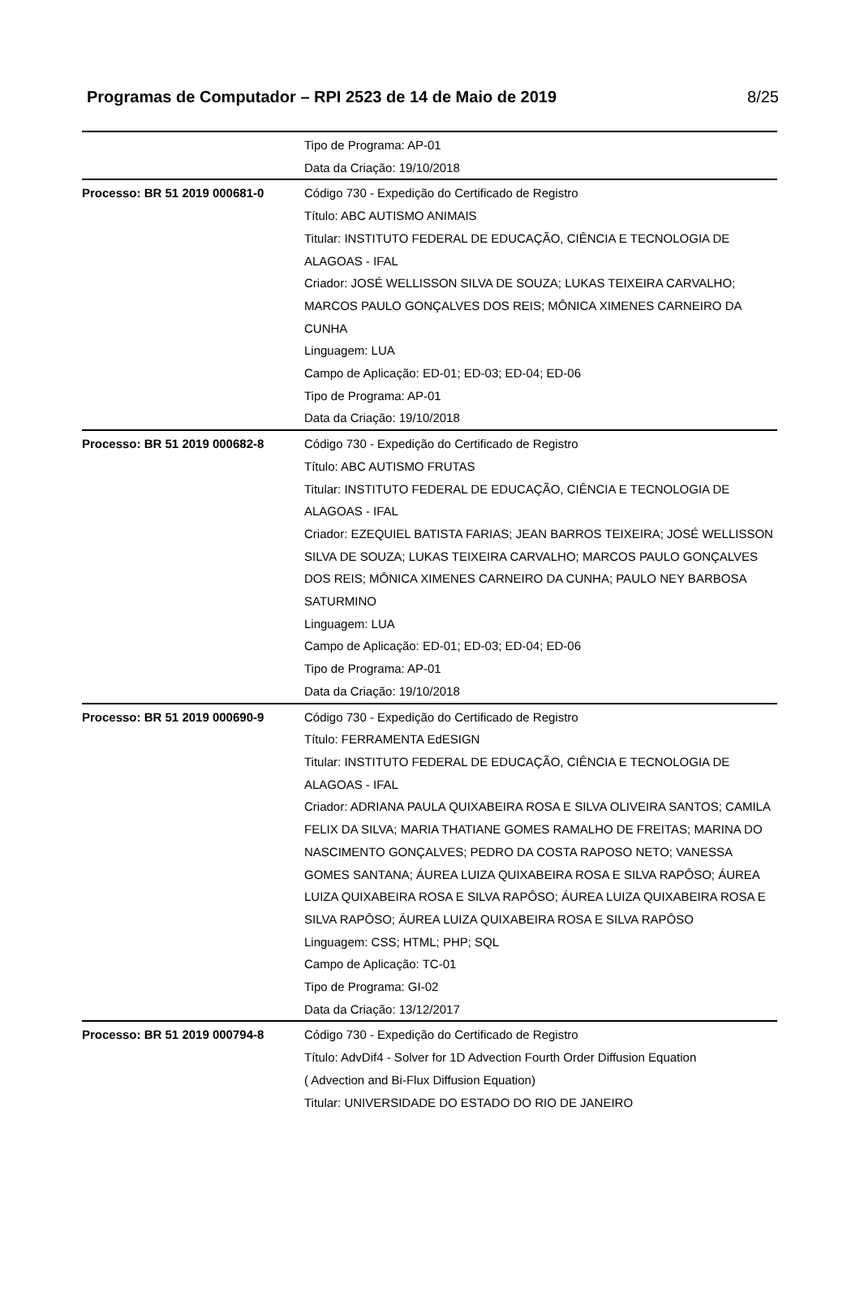Programas de Computador – RPI 2523 de 14 de Maio de 2019 8/25
| | Tipo de Programa: AP-01 Data da Criação: 19/10/2018 |
| Processo: BR 51 2019 000681-0 | Código 730 - Expedição do Certificado de Registro Título: ABC AUTISMO ANIMAIS Titular: INSTITUTO FEDERAL DE EDUCAÇÃO, CIÊNCIA E TECNOLOGIA DE ALAGOAS - IFAL Criador: JOSÉ WELLISSON SILVA DE SOUZA; LUKAS TEIXEIRA CARVALHO; MARCOS PAULO GONÇALVES DOS REIS; MÔNICA XIMENES CARNEIRO DA CUNHA Linguagem: LUA Campo de Aplicação: ED-01; ED-03; ED-04; ED-06 Tipo de Programa: AP-01 Data da Criação: 19/10/2018 |
| Processo: BR 51 2019 000682-8 | Código 730 - Expedição do Certificado de Registro Título: ABC AUTISMO FRUTAS Titular: INSTITUTO FEDERAL DE EDUCAÇÃO, CIÊNCIA E TECNOLOGIA DE ALAGOAS - IFAL Criador: EZEQUIEL BATISTA FARIAS; JEAN BARROS TEIXEIRA; JOSÉ WELLISSON SILVA DE SOUZA; LUKAS TEIXEIRA CARVALHO; MARCOS PAULO GONÇALVES DOS REIS; MÔNICA XIMENES CARNEIRO DA CUNHA; PAULO NEY BARBOSA SATURMINO Linguagem: LUA Campo de Aplicação: ED-01; ED-03; ED-04; ED-06 Tipo de Programa: AP-01 Data da Criação: 19/10/2018 |
| Processo: BR 51 2019 000690-9 | Código 730 - Expedição do Certificado de Registro Título: FERRAMENTA EdESIGN Titular: INSTITUTO FEDERAL DE EDUCAÇÃO, CIÊNCIA E TECNOLOGIA DE ALAGOAS - IFAL Criador: ADRIANA PAULA QUIXABEIRA ROSA E SILVA OLIVEIRA SANTOS; CAMILA FELIX DA SILVA; MARIA THATIANE GOMES RAMALHO DE FREITAS; MARINA DO NASCIMENTO GONÇALVES; PEDRO DA COSTA RAPOSO NETO; VANESSA GOMES SANTANA; ÁUREA LUIZA QUIXABEIRA ROSA E SILVA RAPÔSO; ÁUREA LUIZA QUIXABEIRA ROSA E SILVA RAPÔSO; ÁUREA LUIZA QUIXABEIRA ROSA E SILVA RAPÔSO; ÁUREA LUIZA QUIXABEIRA ROSA E SILVA RAPÔSO Linguagem: CSS; HTML; PHP; SQL Campo de Aplicação: TC-01 Tipo de Programa: GI-02 Data da Criação: 13/12/2017 |
| Processo: BR 51 2019 000794-8 | Código 730 - Expedição do Certificado de Registro Título: AdvDif4 - Solver for 1D Advection Fourth Order Diffusion Equation ( Advection and Bi-Flux Diffusion Equation) Titular: UNIVERSIDADE DO ESTADO DO RIO DE JANEIRO |